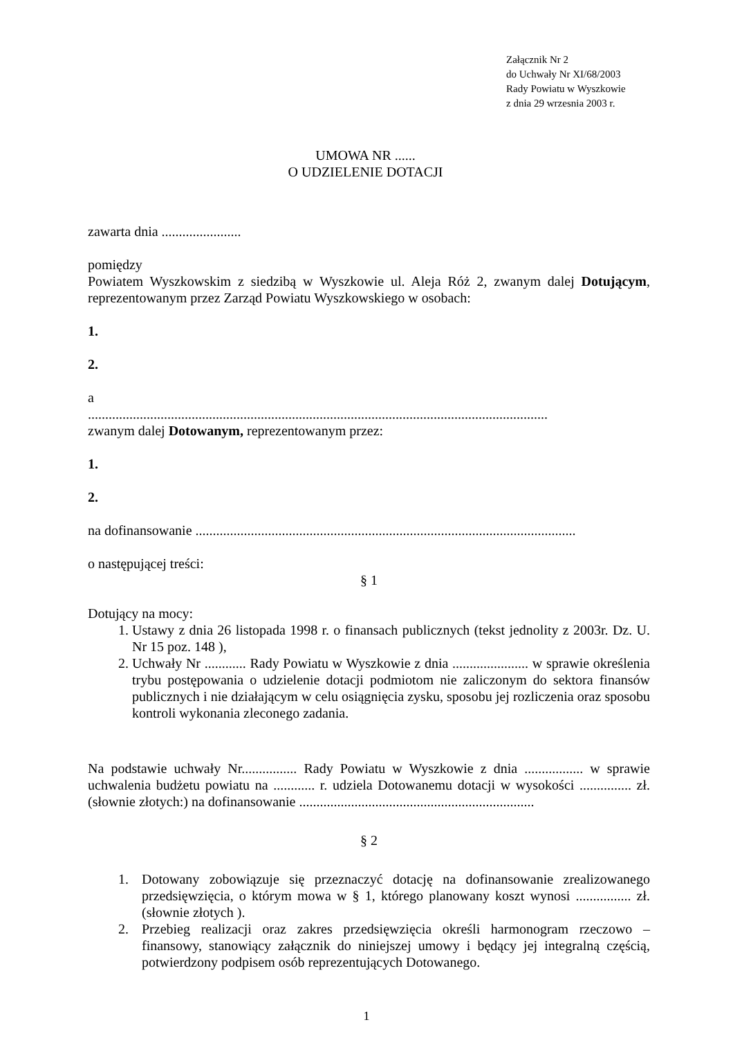Załącznik Nr 2
do Uchwały Nr XI/68/2003
Rady Powiatu w Wyszkowie
z dnia 29 wrzesnia 2003 r.
UMOWA NR ......
O UDZIELENIE DOTACJI
zawarta dnia .......................
pomiędzy
Powiatem Wyszkowskim z siedzibą w Wyszkowie ul. Aleja Róż 2, zwanym dalej Dotującym, reprezentowanym przez Zarząd Powiatu Wyszkowskiego w osobach:
1.
2.
a
.....................................................................................................................................
zwanym dalej Dotowanym, reprezentowanym przez:
1.
2.
na dofinansowanie ..............................................................................................................
o następującej treści:
§ 1
Dotujący na mocy:
1. Ustawy z dnia 26 listopada 1998 r. o finansach publicznych (tekst jednolity z 2003r. Dz. U. Nr 15 poz. 148 ),
2. Uchwały Nr ............ Rady Powiatu w Wyszkowie z dnia ...................... w sprawie określenia trybu postępowania o udzielenie dotacji podmiotom nie zaliczonym do sektora finansów publicznych i nie działającym w celu osiągnięcia zysku, sposobu jej rozliczenia oraz sposobu kontroli wykonania zleconego zadania.
Na podstawie uchwały Nr................ Rady Powiatu w Wyszkowie z dnia ................. w sprawie uchwalenia budżetu powiatu na ............ r. udziela Dotowanemu dotacji w wysokości ............... zł. (słownie złotych:) na dofinansowanie ....................................................................
§ 2
1. Dotowany zobowiązuje się przeznaczyć dotację na dofinansowanie zrealizowanego przedsięwzięcia, o którym mowa w § 1, którego planowany koszt wynosi ................ zł. (słownie złotych ).
2. Przebieg realizacji oraz zakres przedsięwzięcia określi harmonogram rzeczowo – finansowy, stanowiący załącznik do niniejszej umowy i będący jej integralną częścią, potwierdzony podpisem osób reprezentujących Dotowanego.
1